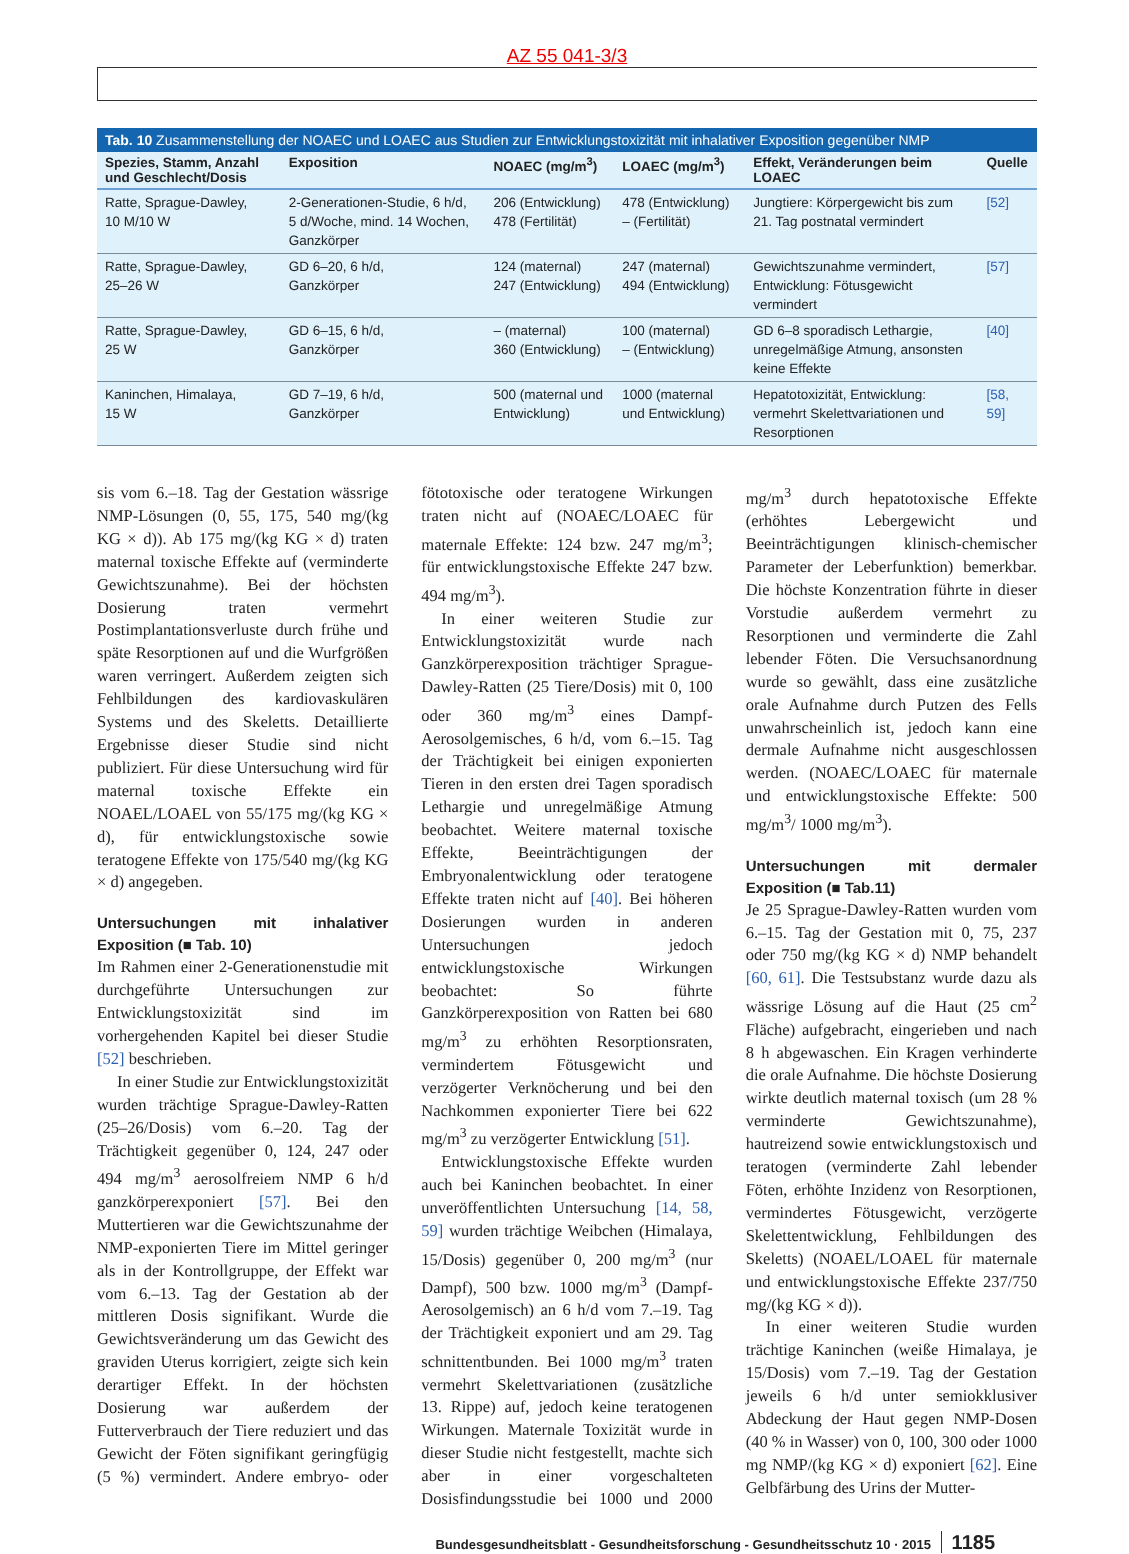AZ 55 041-3/3
Tab. 10 Zusammenstellung der NOAEC und LOAEC aus Studien zur Entwicklungstoxizität mit inhalativer Exposition gegenüber NMP
| Spezies, Stamm, Anzahl und Geschlecht/Dosis | Exposition | NOAEC (mg/m<sup>3</sup>) | LOAEC (mg/m<sup>3</sup>) | Effekt, Veränderungen beim LOAEC | Quelle |
| --- | --- | --- | --- | --- | --- |
| Ratte, Sprague-Dawley, 10 M/10 W | 2-Generationen-Studie, 6 h/d, 5 d/Woche, mind. 14 Wochen, Ganzkörper | 206 (Entwicklung) 478 (Fertilität) | 478 (Entwicklung) – (Fertilität) | Jungtiere: Körpergewicht bis zum 21. Tag postnatal vermindert | [52] |
| Ratte, Sprague-Dawley, 25–26 W | GD 6–20, 6 h/d, Ganzkörper | 124 (maternal) 247 (Entwicklung) | 247 (maternal) 494 (Entwicklung) | Gewichtszunahme vermindert, Entwicklung: Fötusgewicht vermindert | [57] |
| Ratte, Sprague-Dawley, 25 W | GD 6–15, 6 h/d, Ganzkörper | – (maternal) 360 (Entwicklung) | 100 (maternal) – (Entwicklung) | GD 6–8 sporadisch Lethargie, unregelmäßige Atmung, ansonsten keine Effekte | [40] |
| Kaninchen, Himalaya, 15 W | GD 7–19, 6 h/d, Ganzkörper | 500 (maternal und Entwicklung) | 1000 (maternal und Entwicklung) | Hepatotoxizität, Entwicklung: vermehrt Skelettvariationen und Resorptionen | [58, 59] |
sis vom 6.–18. Tag der Gestation wässrige NMP-Lösungen (0, 55, 175, 540 mg/(kg KG × d)). Ab 175 mg/(kg KG × d) traten maternal toxische Effekte auf (verminderte Gewichtszunahme). Bei der höchsten Dosierung traten vermehrt Postimplantationsverluste durch frühe und späte Resorptionen auf und die Wurfgrößen waren verringert. Außerdem zeigten sich Fehlbildungen des kardiovaskulären Systems und des Skeletts. Detaillierte Ergebnisse dieser Studie sind nicht publiziert. Für diese Untersuchung wird für maternal toxische Effekte ein NOAEL/LOAEL von 55/175 mg/(kg KG × d), für entwicklungstoxische sowie teratogene Effekte von 175/540 mg/(kg KG × d) angegeben.
Untersuchungen mit inhalativer Exposition (■ Tab. 10)
Im Rahmen einer 2-Generationenstudie mit durchgeführte Untersuchungen zur Entwicklungstoxizität sind im vorhergehenden Kapitel bei dieser Studie [52] beschrieben.
In einer Studie zur Entwicklungstoxizität wurden trächtige Sprague-Dawley-Ratten (25–26/Dosis) vom 6.–20. Tag der Trächtigkeit gegenüber 0, 124, 247 oder 494 mg/m<sup>3</sup> aerosolfreiem NMP 6 h/d ganzkörperexponiert [57]. Bei den Muttertieren war die Gewichtszunahme der NMP-exponierten Tiere im Mittel geringer als in der Kontrollgruppe, der Effekt war vom 6.–13. Tag der Gestation ab der mittleren Dosis signifikant. Wurde die Gewichtsveränderung um das Gewicht des graviden Uterus korrigiert, zeigte sich kein derartiger Effekt. In der höchsten Dosierung war außerdem der Futterverbrauch der Tiere reduziert und das Gewicht der Föten signifikant geringfügig (5 %) vermindert. Andere embryo- oder fötotoxische oder teratogene Wirkungen traten nicht auf (NOAEC/LOAEC für maternale Effekte: 124 bzw. 247 mg/m<sup>3</sup>; für entwicklungstoxische Effekte 247 bzw. 494 mg/m<sup>3</sup>).
In einer weiteren Studie zur Entwicklungstoxizität wurde nach Ganzkörperexposition trächtiger Sprague-Dawley-Ratten (25 Tiere/Dosis) mit 0, 100 oder 360 mg/m<sup>3</sup> eines Dampf-Aerosolgemisches, 6 h/d, vom 6.–15. Tag der Trächtigkeit bei einigen exponierten Tieren in den ersten drei Tagen sporadisch Lethargie und unregelmäßige Atmung beobachtet. Weitere maternal toxische Effekte, Beeinträchtigungen der Embryonalentwicklung oder teratogene Effekte traten nicht auf [40]. Bei höheren Dosierungen wurden in anderen Untersuchungen jedoch entwicklungstoxische Wirkungen beobachtet: So führte Ganzkörperexposition von Ratten bei 680 mg/m<sup>3</sup> zu erhöhten Resorptionsraten, vermindertem Fötusgewicht und verzögerter Verknöcherung und bei den Nachkommen exponierter Tiere bei 622 mg/m<sup>3</sup> zu verzögerter Entwicklung [51].
Entwicklungstoxische Effekte wurden auch bei Kaninchen beobachtet. In einer unveröffentlichten Untersuchung [14, 58, 59] wurden trächtige Weibchen (Himalaya, 15/Dosis) gegenüber 0, 200 mg/m<sup>3</sup> (nur Dampf), 500 bzw. 1000 mg/m<sup>3</sup> (Dampf-Aerosolgemisch) an 6 h/d vom 7.–19. Tag der Trächtigkeit exponiert und am 29. Tag schnittentbunden. Bei 1000 mg/m<sup>3</sup> traten vermehrt Skelettvariationen (zusätzliche 13. Rippe) auf, jedoch keine teratogenen Wirkungen. Maternale Toxizität wurde in dieser Studie nicht festgestellt, machte sich aber in einer vorgeschalteten Dosisfindungsstudie bei 1000 und 2000 mg/m<sup>3</sup> durch hepatotoxische Effekte (erhöhtes Lebergewicht und Beeinträchtigungen klinisch-chemischer Parameter der Leberfunktion) bemerkbar. Die höchste Konzentration führte in dieser Vorstudie außerdem vermehrt zu Resorptionen und verminderte die Zahl lebender Föten. Die Versuchsanordnung wurde so gewählt, dass eine zusätzliche orale Aufnahme durch Putzen des Fells unwahrscheinlich ist, jedoch kann eine dermale Aufnahme nicht ausgeschlossen werden. (NOAEC/LOAEC für maternale und entwicklungstoxische Effekte: 500 mg/m<sup>3</sup>/ 1000 mg/m<sup>3</sup>).
Untersuchungen mit dermaler Exposition (■ Tab.11)
Je 25 Sprague-Dawley-Ratten wurden vom 6.–15. Tag der Gestation mit 0, 75, 237 oder 750 mg/(kg KG × d) NMP behandelt [60, 61]. Die Testsubstanz wurde dazu als wässrige Lösung auf die Haut (25 cm<sup>2</sup> Fläche) aufgebracht, eingerieben und nach 8 h abgewaschen. Ein Kragen verhinderte die orale Aufnahme. Die höchste Dosierung wirkte deutlich maternal toxisch (um 28 % verminderte Gewichtszunahme), hautreizend sowie entwicklungstoxisch und teratogen (verminderte Zahl lebender Föten, erhöhte Inzidenz von Resorptionen, vermindertes Fötusgewicht, verzögerte Skelettentwicklung, Fehlbildungen des Skeletts) (NOAEL/LOAEL für maternale und entwicklungstoxische Effekte 237/750 mg/(kg KG × d)).
In einer weiteren Studie wurden trächtige Kaninchen (weiße Himalaya, je 15/Dosis) vom 7.–19. Tag der Gestation jeweils 6 h/d unter semiokklusiver Abdeckung der Haut gegen NMP-Dosen (40 % in Wasser) von 0, 100, 300 oder 1000 mg NMP/(kg KG × d) exponiert [62]. Eine Gelbfärbung des Urins der Mutter-
Bundesgesundheitsblatt - Gesundheitsforschung - Gesundheitsschutz 10 · 2015 1185